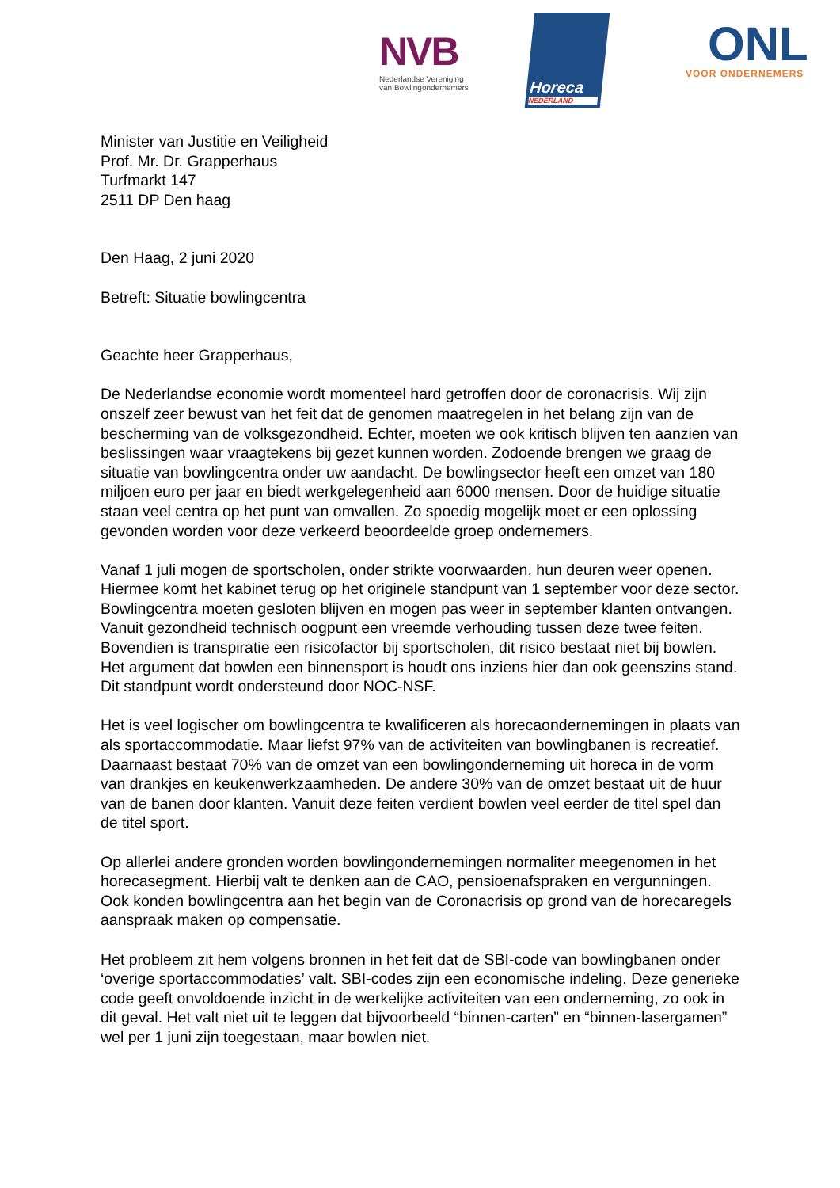NVB
Nederlandse Vereniging
van Bowlingondernemers
Horeca
NEDERLAND
ONL
VOOR ONDERNEMERS
Minister van Justitie en Veiligheid
Prof. Mr. Dr. Grapperhaus
Turfmarkt 147
2511 DP Den haag
Den Haag, 2 juni 2020
Betreft: Situatie bowlingcentra
Geachte heer Grapperhaus,
De Nederlandse economie wordt momenteel hard getroffen door de coronacrisis. Wij zijn onszelf zeer bewust van het feit dat de genomen maatregelen in het belang zijn van de bescherming van de volksgezondheid. Echter, moeten we ook kritisch blijven ten aanzien van beslissingen waar vraagtekens bij gezet kunnen worden. Zodoende brengen we graag de situatie van bowlingcentra onder uw aandacht. De bowlingsector heeft een omzet van 180 miljoen euro per jaar en biedt werkgelegenheid aan 6000 mensen. Door de huidige situatie staan veel centra op het punt van omvallen. Zo spoedig mogelijk moet er een oplossing gevonden worden voor deze verkeerd beoordeelde groep ondernemers.
Vanaf 1 juli mogen de sportscholen, onder strikte voorwaarden, hun deuren weer openen. Hiermee komt het kabinet terug op het originele standpunt van 1 september voor deze sector. Bowlingcentra moeten gesloten blijven en mogen pas weer in september klanten ontvangen. Vanuit gezondheid technisch oogpunt een vreemde verhouding tussen deze twee feiten. Bovendien is transpiratie een risicofactor bij sportscholen, dit risico bestaat niet bij bowlen. Het argument dat bowlen een binnensport is houdt ons inziens hier dan ook geenszins stand. Dit standpunt wordt ondersteund door NOC-NSF.
Het is veel logischer om bowlingcentra te kwalificeren als horecaondernemingen in plaats van als sportaccommodatie. Maar liefst 97% van de activiteiten van bowlingbanen is recreatief. Daarnaast bestaat 70% van de omzet van een bowlingonderneming uit horeca in de vorm van drankjes en keukenwerkzaamheden. De andere 30% van de omzet bestaat uit de huur van de banen door klanten. Vanuit deze feiten verdient bowlen veel eerder de titel spel dan de titel sport.
Op allerlei andere gronden worden bowlingondernemingen normaliter meegenomen in het horecasegment. Hierbij valt te denken aan de CAO, pensioenafspraken en vergunningen. Ook konden bowlingcentra aan het begin van de Coronacrisis op grond van de horecaregels aanspraak maken op compensatie.
Het probleem zit hem volgens bronnen in het feit dat de SBI-code van bowlingbanen onder ‘overige sportaccommodaties’ valt. SBI-codes zijn een economische indeling. Deze generieke code geeft onvoldoende inzicht in de werkelijke activiteiten van een onderneming, zo ook in dit geval. Het valt niet uit te leggen dat bijvoorbeeld “binnen-carten” en “binnen-lasergamen” wel per 1 juni zijn toegestaan, maar bowlen niet.